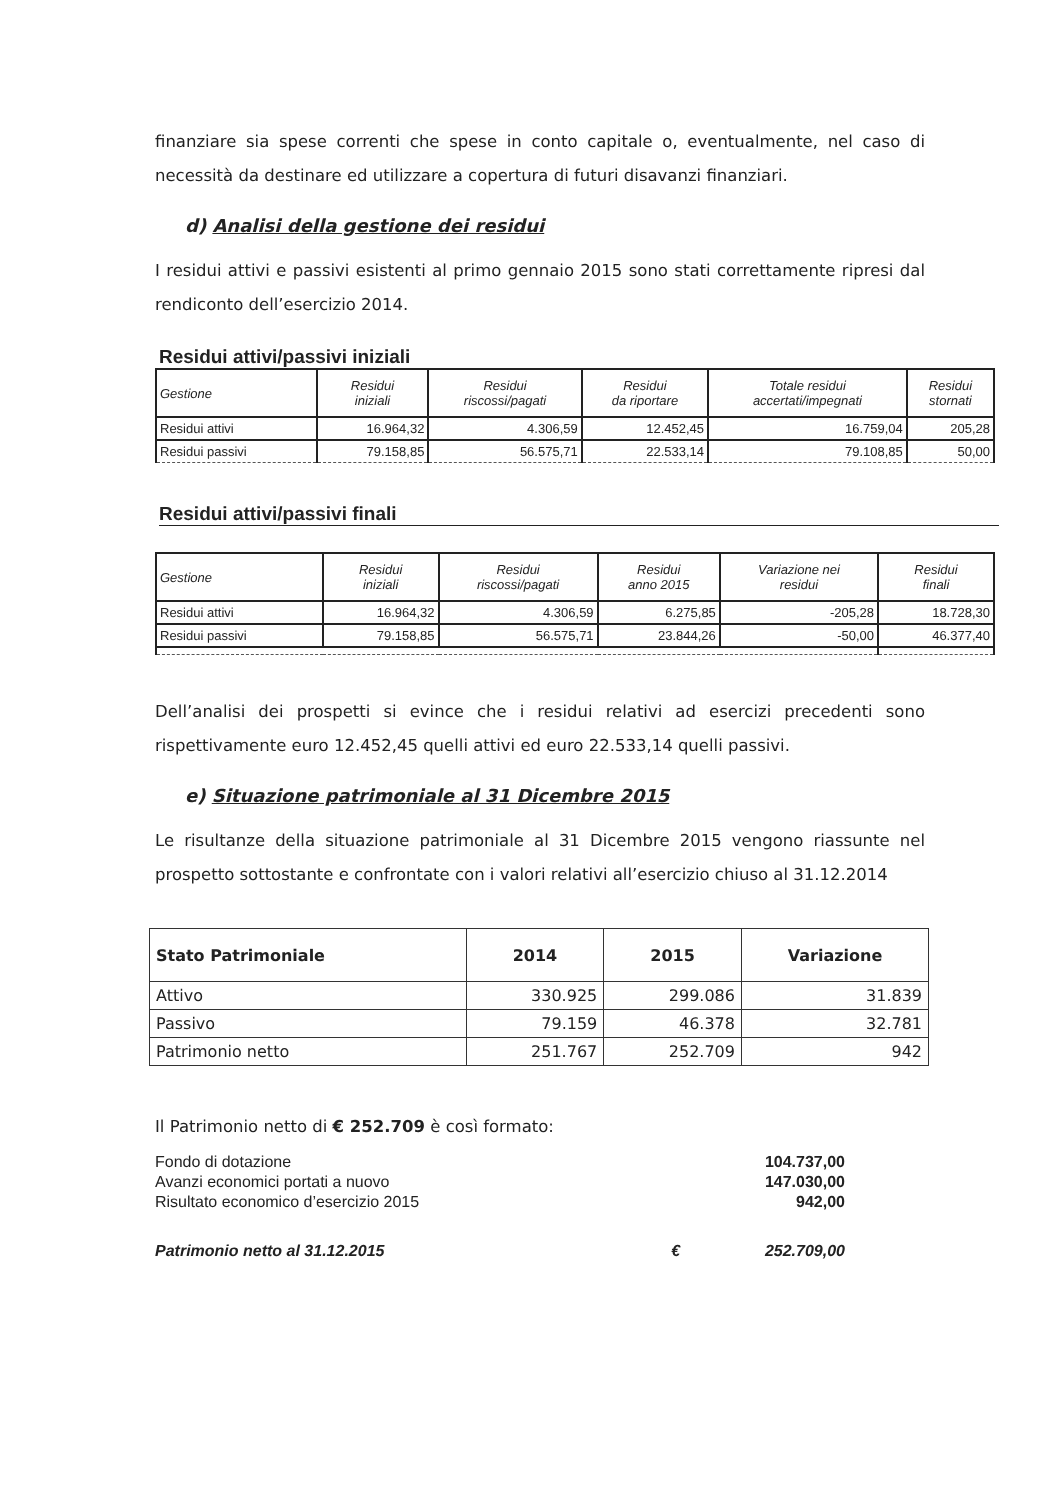finanziare sia spese correnti che spese in conto capitale o, eventualmente, nel caso di necessità da destinare ed utilizzare a copertura di futuri disavanzi finanziari.
d) Analisi della gestione dei residui
I residui attivi e passivi esistenti al primo gennaio 2015 sono stati correttamente ripresi dal rendiconto dell’esercizio 2014.
Residui attivi/passivi iniziali
| Gestione | Residui iniziali | Residui riscossi/pagati | Residui da riportare | Totale residui accertati/impegnati | Residui stornati |
| --- | --- | --- | --- | --- | --- |
| Residui attivi | 16.964,32 | 4.306,59 | 12.452,45 | 16.759,04 | 205,28 |
| Residui passivi | 79.158,85 | 56.575,71 | 22.533,14 | 79.108,85 | 50,00 |
Residui attivi/passivi finali
| Gestione | Residui iniziali | Residui riscossi/pagati | Residui anno 2015 | Variazione nei residui | Residui finali |
| --- | --- | --- | --- | --- | --- |
| Residui attivi | 16.964,32 | 4.306,59 | 6.275,85 | -205,28 | 18.728,30 |
| Residui passivi | 79.158,85 | 56.575,71 | 23.844,26 | -50,00 | 46.377,40 |
Dell’analisi dei prospetti si evince che i residui relativi ad esercizi precedenti sono rispettivamente euro 12.452,45 quelli attivi ed euro 22.533,14 quelli passivi.
e) Situazione patrimoniale al 31 Dicembre 2015
Le risultanze della situazione patrimoniale al 31 Dicembre 2015 vengono riassunte nel prospetto sottostante e confrontate con i valori relativi all’esercizio chiuso al 31.12.2014
| Stato Patrimoniale | 2014 | 2015 | Variazione |
| --- | --- | --- | --- |
| Attivo | 330.925 | 299.086 | 31.839 |
| Passivo | 79.159 | 46.378 | 32.781 |
| Patrimonio netto | 251.767 | 252.709 | 942 |
Il Patrimonio netto di € 252.709 è così formato:
| Fondo di dotazione | | 104.737,00 |
| Avanzi economici portati a nuovo | | 147.030,00 |
| Risultato economico d’esercizio 2015 | | 942,00 |
| Patrimonio netto al 31.12.2015 | € | 252.709,00 |